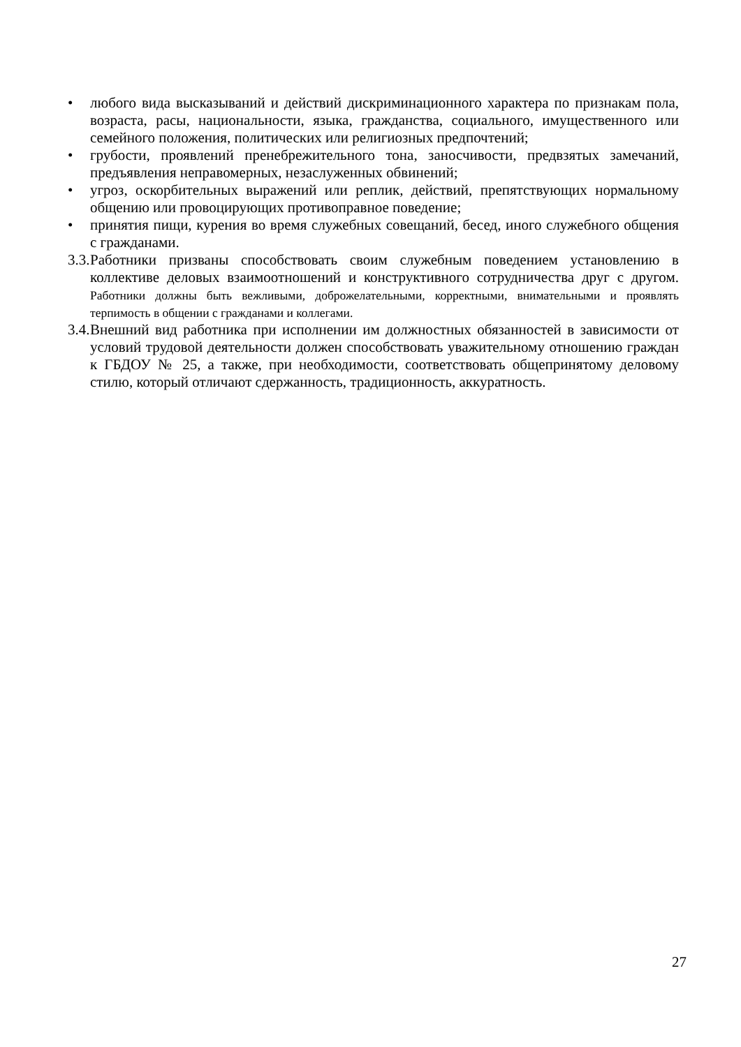• любого вида высказываний и действий дискриминационного характера по признакам пола, возраста, расы, национальности, языка, гражданства, социального, имущественного или семейного положения, политических или религиозных предпочтений;
• грубости, проявлений пренебрежительного тона, заносчивости, предвзятых замечаний, предъявления неправомерных, незаслуженных обвинений;
• угроз, оскорбительных выражений или реплик, действий, препятствующих нормальному общению или провоцирующих противоправное поведение;
• принятия пищи, курения во время служебных совещаний, бесед, иного служебного общения с гражданами.
3.3. Работники призваны способствовать своим служебным поведением установлению в коллективе деловых взаимоотношений и конструктивного сотрудничества друг с другом. Работники должны быть вежливыми, доброжелательными, корректными, внимательными и проявлять терпимость в общении с гражданами и коллегами.
3.4. Внешний вид работника при исполнении им должностных обязанностей в зависимости от условий трудовой деятельности должен способствовать уважительному отношению граждан к ГБДОУ № 25, а также, при необходимости, соответствовать общепринятому деловому стилю, который отличают сдержанность, традиционность, аккуратность.
27